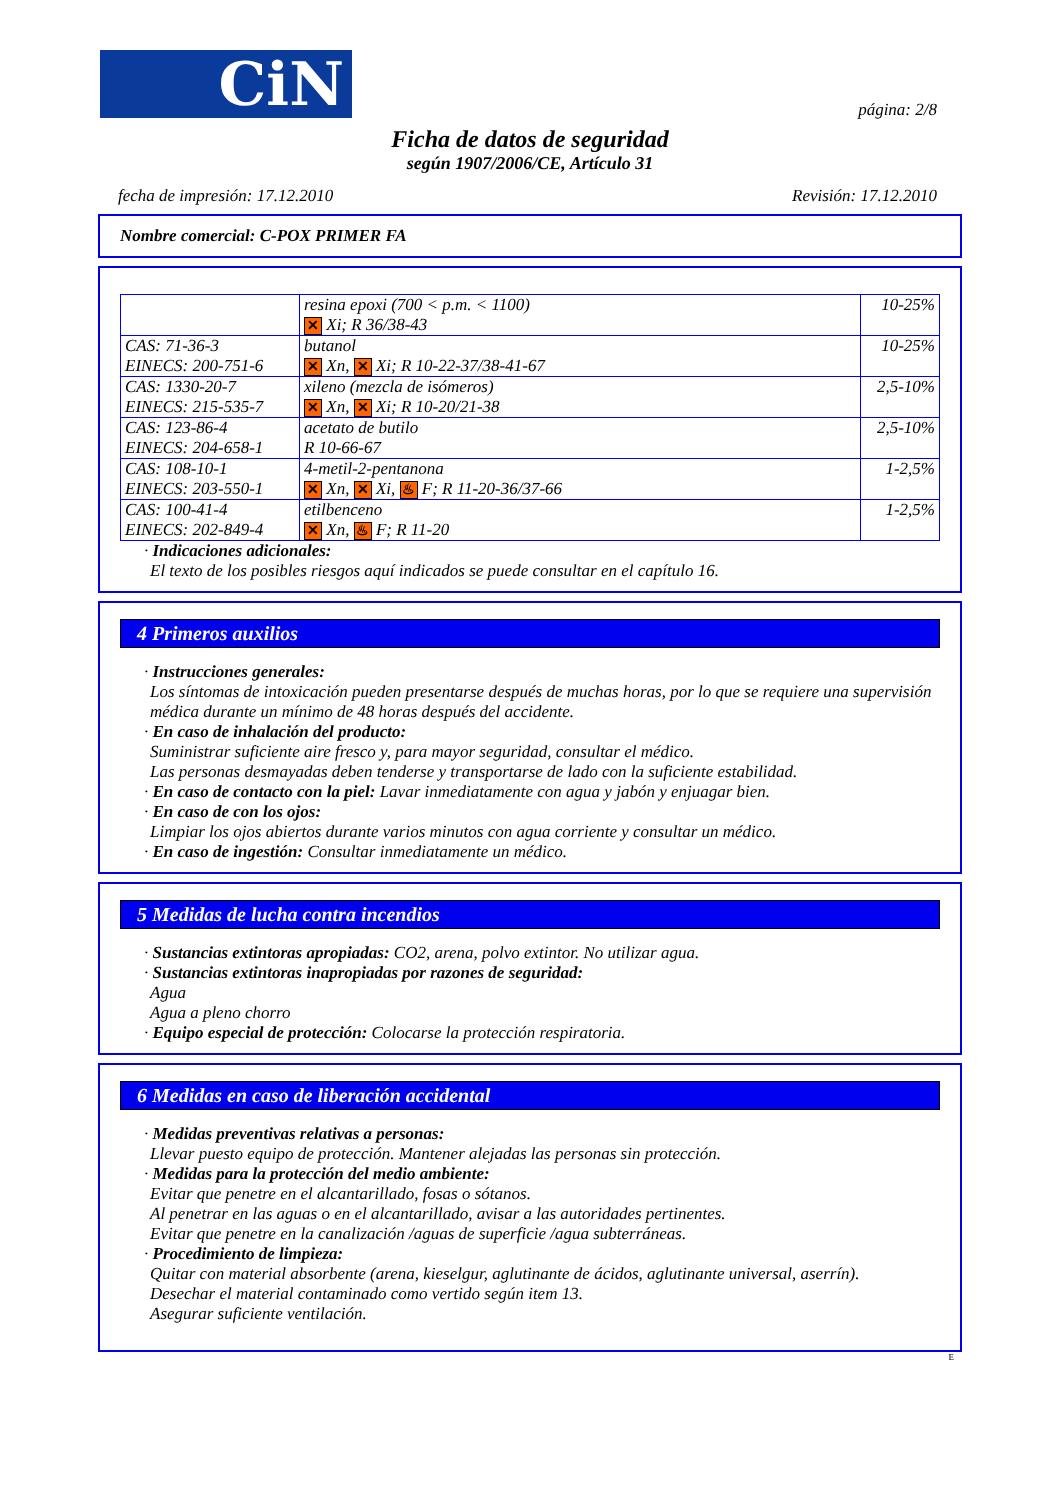CiN
página: 2/8
Ficha de datos de seguridad
según 1907/2006/CE, Artículo 31
fecha de impresión: 17.12.2010 Revisión: 17.12.2010
Nombre comercial: C-POX PRIMER FA
| | resina epoxi (700 < p.m. < 1100) ✕ Xi; R 36/38-43 | 10-25% |
| CAS: 71-36-3 EINECS: 200-751-6 | butanol ✕ Xn, ✕ Xi; R 10-22-37/38-41-67 | 10-25% |
| CAS: 1330-20-7 EINECS: 215-535-7 | xileno (mezcla de isómeros) ✕ Xn, ✕ Xi; R 10-20/21-38 | 2,5-10% |
| CAS: 123-86-4 EINECS: 204-658-1 | acetato de butilo R 10-66-67 | 2,5-10% |
| CAS: 108-10-1 EINECS: 203-550-1 | 4-metil-2-pentanona ✕ Xn, ✕ Xi, ♨ F; R 11-20-36/37-66 | 1-2,5% |
| CAS: 100-41-4 EINECS: 202-849-4 | etilbenceno ✕ Xn, ♨ F; R 11-20 | 1-2,5% |
· Indicaciones adicionales:
El texto de los posibles riesgos aquí indicados se puede consultar en el capítulo 16.
4 Primeros auxilios
· Instrucciones generales:
Los síntomas de intoxicación pueden presentarse después de muchas horas, por lo que se requiere una supervisión médica durante un mínimo de 48 horas después del accidente.
· En caso de inhalación del producto:
Suministrar suficiente aire fresco y, para mayor seguridad, consultar el médico.
Las personas desmayadas deben tenderse y transportarse de lado con la suficiente estabilidad.
· En caso de contacto con la piel: Lavar inmediatamente con agua y jabón y enjuagar bien.
· En caso de con los ojos:
Limpiar los ojos abiertos durante varios minutos con agua corriente y consultar un médico.
· En caso de ingestión: Consultar inmediatamente un médico.
5 Medidas de lucha contra incendios
· Sustancias extintoras apropiadas: CO2, arena, polvo extintor. No utilizar agua.
· Sustancias extintoras inapropiadas por razones de seguridad:
Agua
Agua a pleno chorro
· Equipo especial de protección: Colocarse la protección respiratoria.
6 Medidas en caso de liberación accidental
· Medidas preventivas relativas a personas:
Llevar puesto equipo de protección. Mantener alejadas las personas sin protección.
· Medidas para la protección del medio ambiente:
Evitar que penetre en el alcantarillado, fosas o sótanos.
Al penetrar en las aguas o en el alcantarillado, avisar a las autoridades pertinentes.
Evitar que penetre en la canalización /aguas de superficie /agua subterráneas.
· Procedimiento de limpieza:
Quitar con material absorbente (arena, kieselgur, aglutinante de ácidos, aglutinante universal, aserrín).
Desechar el material contaminado como vertido según item 13.
Asegurar suficiente ventilación.
E